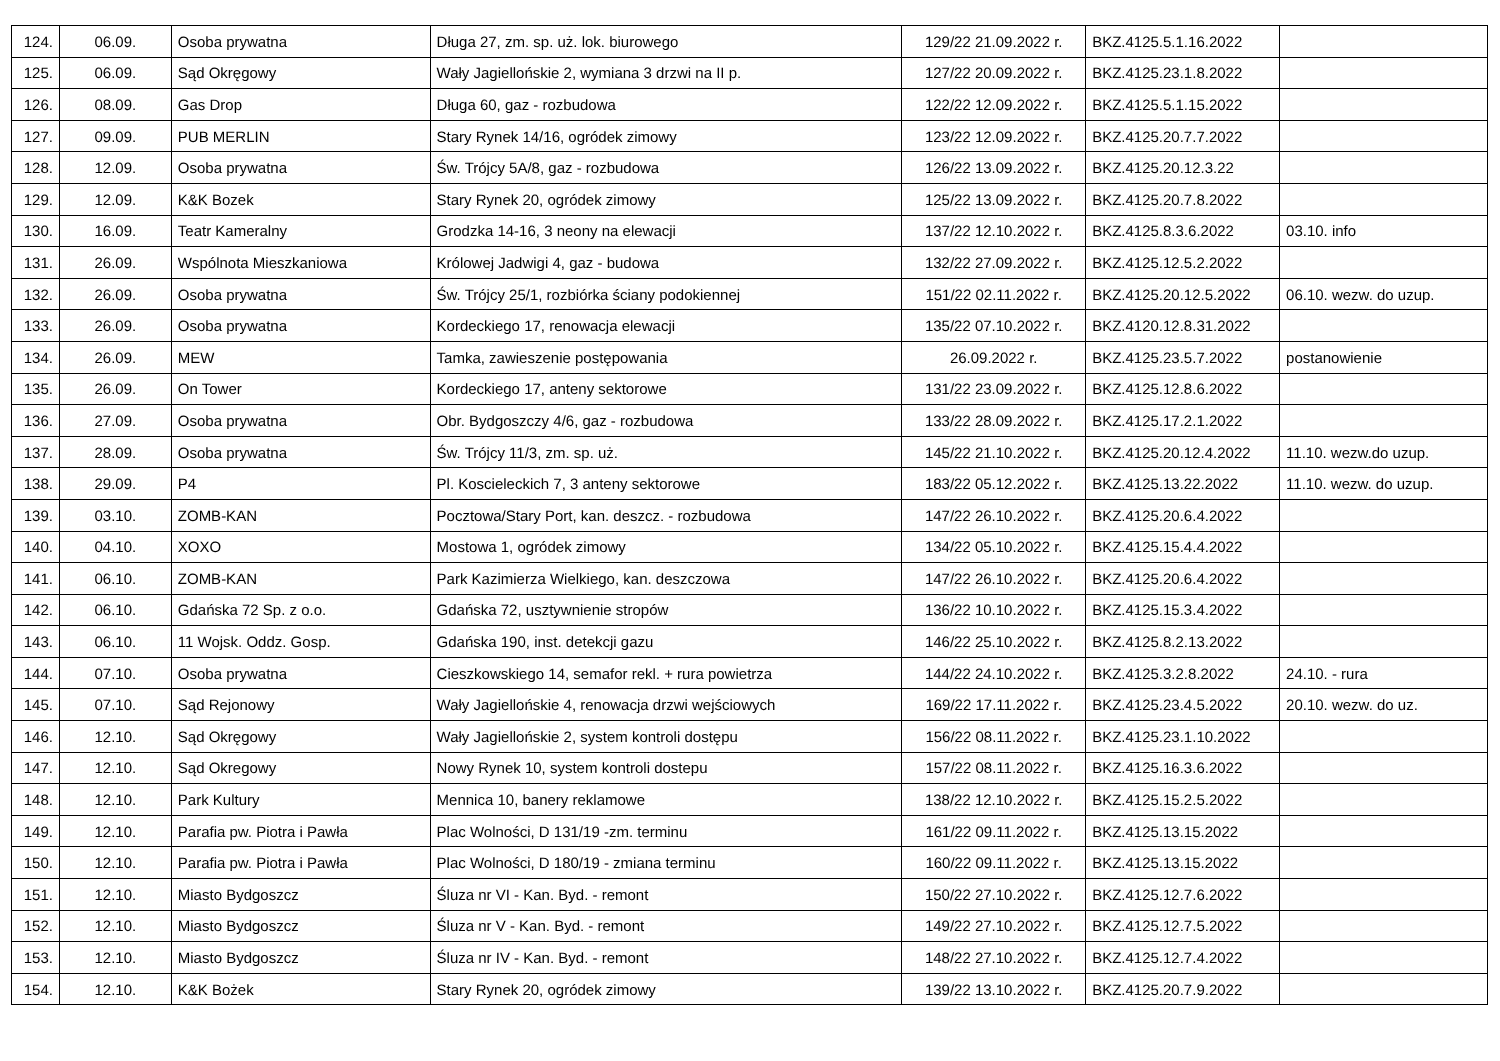| 124. | 06.09. | Osoba prywatna | Długa 27, zm. sp. uż. lok. biurowego | 129/22 21.09.2022 r. | BKZ.4125.5.1.16.2022 | |
| 125. | 06.09. | Sąd Okręgowy | Wały Jagiellońskie 2, wymiana 3 drzwi na II p. | 127/22 20.09.2022 r. | BKZ.4125.23.1.8.2022 | |
| 126. | 08.09. | Gas Drop | Długa 60, gaz - rozbudowa | 122/22 12.09.2022 r. | BKZ.4125.5.1.15.2022 | |
| 127. | 09.09. | PUB MERLIN | Stary Rynek 14/16, ogródek zimowy | 123/22 12.09.2022 r. | BKZ.4125.20.7.7.2022 | |
| 128. | 12.09. | Osoba prywatna | Św. Trójcy 5A/8, gaz - rozbudowa | 126/22 13.09.2022 r. | BKZ.4125.20.12.3.22 | |
| 129. | 12.09. | K&K Bozek | Stary Rynek 20, ogródek zimowy | 125/22 13.09.2022 r. | BKZ.4125.20.7.8.2022 | |
| 130. | 16.09. | Teatr Kameralny | Grodzka 14-16, 3 neony na elewacji | 137/22 12.10.2022 r. | BKZ.4125.8.3.6.2022 | 03.10. info |
| 131. | 26.09. | Wspólnota Mieszkaniowa | Królowej Jadwigi 4, gaz - budowa | 132/22 27.09.2022 r. | BKZ.4125.12.5.2.2022 | |
| 132. | 26.09. | Osoba prywatna | Św. Trójcy 25/1, rozbiórka ściany podokiennej | 151/22 02.11.2022 r. | BKZ.4125.20.12.5.2022 | 06.10. wezw. do uzup. |
| 133. | 26.09. | Osoba prywatna | Kordeckiego 17, renowacja elewacji | 135/22 07.10.2022 r. | BKZ.4120.12.8.31.2022 | |
| 134. | 26.09. | MEW | Tamka, zawieszenie postępowania | 26.09.2022 r. | BKZ.4125.23.5.7.2022 | postanowienie |
| 135. | 26.09. | On Tower | Kordeckiego 17, anteny sektorowe | 131/22 23.09.2022 r. | BKZ.4125.12.8.6.2022 | |
| 136. | 27.09. | Osoba prywatna | Obr. Bydgoszczy 4/6, gaz - rozbudowa | 133/22 28.09.2022 r. | BKZ.4125.17.2.1.2022 | |
| 137. | 28.09. | Osoba prywatna | Św. Trójcy 11/3, zm. sp. uż. | 145/22 21.10.2022 r. | BKZ.4125.20.12.4.2022 | 11.10. wezw.do uzup. |
| 138. | 29.09. | P4 | Pl. Koscieleckich 7, 3 anteny sektorowe | 183/22 05.12.2022 r. | BKZ.4125.13.22.2022 | 11.10. wezw. do uzup. |
| 139. | 03.10. | ZOMB-KAN | Pocztowa/Stary Port, kan. deszcz. - rozbudowa | 147/22 26.10.2022 r. | BKZ.4125.20.6.4.2022 | |
| 140. | 04.10. | XOXO | Mostowa 1, ogródek zimowy | 134/22 05.10.2022 r. | BKZ.4125.15.4.4.2022 | |
| 141. | 06.10. | ZOMB-KAN | Park Kazimierza Wielkiego, kan. deszczowa | 147/22 26.10.2022 r. | BKZ.4125.20.6.4.2022 | |
| 142. | 06.10. | Gdańska 72 Sp. z o.o. | Gdańska 72, usztywnienie stropów | 136/22 10.10.2022 r. | BKZ.4125.15.3.4.2022 | |
| 143. | 06.10. | 11 Wojsk. Oddz. Gosp. | Gdańska 190, inst. detekcji gazu | 146/22 25.10.2022 r. | BKZ.4125.8.2.13.2022 | |
| 144. | 07.10. | Osoba prywatna | Cieszkowskiego 14, semafor rekl. + rura powietrza | 144/22 24.10.2022 r. | BKZ.4125.3.2.8.2022 | 24.10. - rura |
| 145. | 07.10. | Sąd Rejonowy | Wały Jagiellońskie 4, renowacja drzwi wejściowych | 169/22 17.11.2022 r. | BKZ.4125.23.4.5.2022 | 20.10. wezw. do uz. |
| 146. | 12.10. | Sąd Okręgowy | Wały Jagiellońskie 2, system kontroli dostępu | 156/22 08.11.2022 r. | BKZ.4125.23.1.10.2022 | |
| 147. | 12.10. | Sąd Okregowy | Nowy Rynek 10, system kontroli dostepu | 157/22 08.11.2022 r. | BKZ.4125.16.3.6.2022 | |
| 148. | 12.10. | Park Kultury | Mennica 10, banery reklamowe | 138/22 12.10.2022 r. | BKZ.4125.15.2.5.2022 | |
| 149. | 12.10. | Parafia pw. Piotra i Pawła | Plac Wolności, D 131/19 -zm. terminu | 161/22 09.11.2022 r. | BKZ.4125.13.15.2022 | |
| 150. | 12.10. | Parafia pw. Piotra i Pawła | Plac Wolności, D 180/19 - zmiana terminu | 160/22 09.11.2022 r. | BKZ.4125.13.15.2022 | |
| 151. | 12.10. | Miasto Bydgoszcz | Śluza nr VI - Kan. Byd. - remont | 150/22 27.10.2022 r. | BKZ.4125.12.7.6.2022 | |
| 152. | 12.10. | Miasto Bydgoszcz | Śluza nr V - Kan. Byd. - remont | 149/22 27.10.2022 r. | BKZ.4125.12.7.5.2022 | |
| 153. | 12.10. | Miasto Bydgoszcz | Śluza nr IV - Kan. Byd. - remont | 148/22 27.10.2022 r. | BKZ.4125.12.7.4.2022 | |
| 154. | 12.10. | K&K Bożek | Stary Rynek 20, ogródek zimowy | 139/22 13.10.2022 r. | BKZ.4125.20.7.9.2022 | |